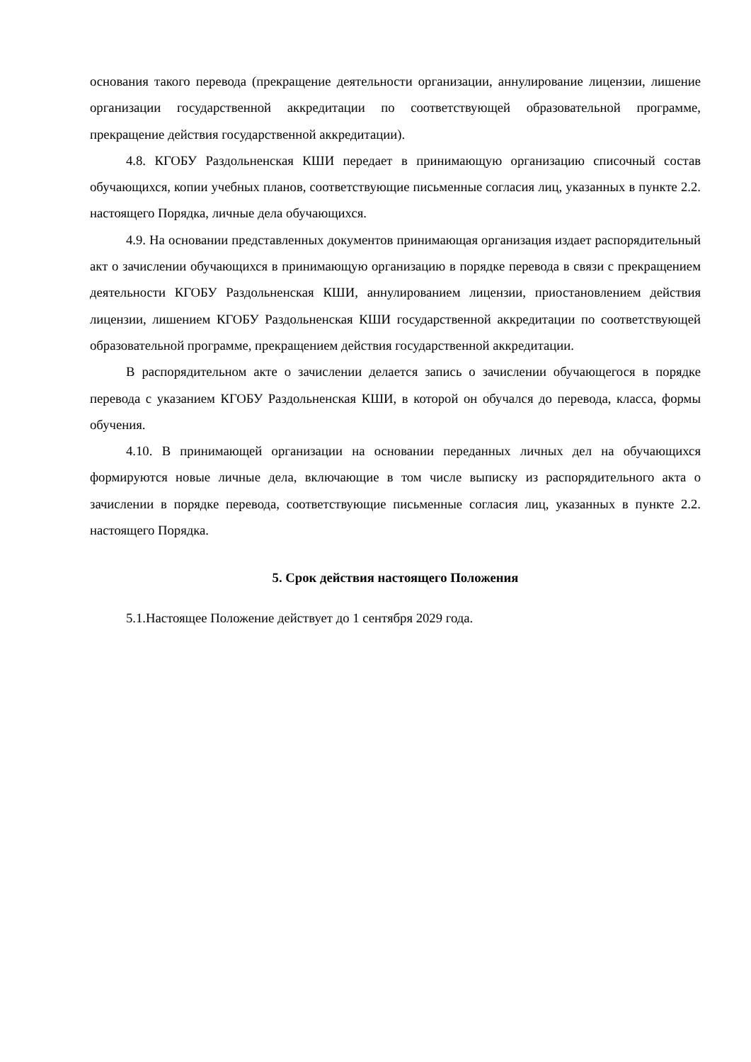основания такого перевода (прекращение деятельности организации, аннулирование лицензии, лишение организации государственной аккредитации по соответствующей образовательной программе, прекращение действия государственной аккредитации).
4.8. КГОБУ Раздольненская КШИ передает в принимающую организацию списочный состав обучающихся, копии учебных планов, соответствующие письменные согласия лиц, указанных в пункте 2.2. настоящего Порядка, личные дела обучающихся.
4.9. На основании представленных документов принимающая организация издает распорядительный акт о зачислении обучающихся в принимающую организацию в порядке перевода в связи с прекращением деятельности КГОБУ Раздольненская КШИ, аннулированием лицензии, приостановлением действия лицензии, лишением КГОБУ Раздольненская КШИ государственной аккредитации по соответствующей образовательной программе, прекращением действия государственной аккредитации.
В распорядительном акте о зачислении делается запись о зачислении обучающегося в порядке перевода с указанием КГОБУ Раздольненская КШИ, в которой он обучался до перевода, класса, формы обучения.
4.10. В принимающей организации на основании переданных личных дел на обучающихся формируются новые личные дела, включающие в том числе выписку из распорядительного акта о зачислении в порядке перевода, соответствующие письменные согласия лиц, указанных в пункте 2.2. настоящего Порядка.
5. Срок действия настоящего Положения
5.1.Настоящее Положение действует до 1 сентября 2029 года.